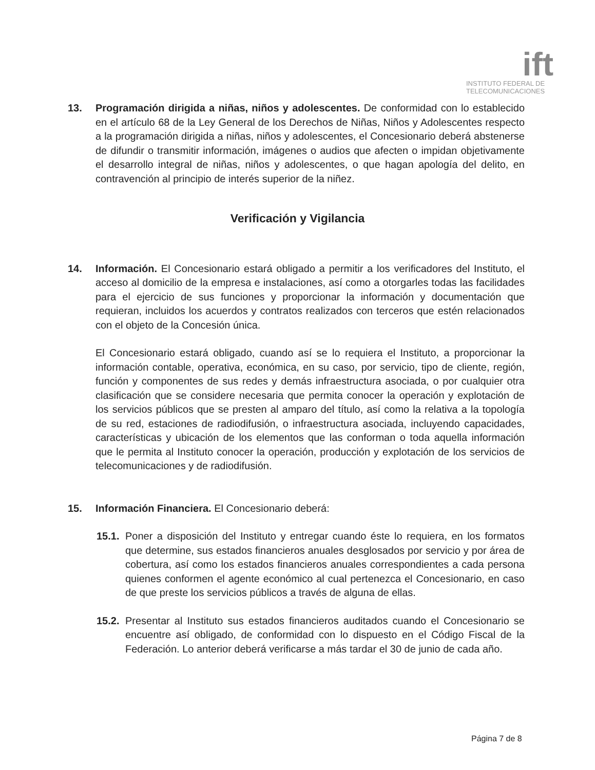ift
INSTITUTO FEDERAL DE
TELECOMUNICACIONES
13. Programación dirigida a niñas, niños y adolescentes. De conformidad con lo establecido en el artículo 68 de la Ley General de los Derechos de Niñas, Niños y Adolescentes respecto a la programación dirigida a niñas, niños y adolescentes, el Concesionario deberá abstenerse de difundir o transmitir información, imágenes o audios que afecten o impidan objetivamente el desarrollo integral de niñas, niños y adolescentes, o que hagan apología del delito, en contravención al principio de interés superior de la niñez.
Verificación y Vigilancia
14. Información. El Concesionario estará obligado a permitir a los verificadores del Instituto, el acceso al domicilio de la empresa e instalaciones, así como a otorgarles todas las facilidades para el ejercicio de sus funciones y proporcionar la información y documentación que requieran, incluidos los acuerdos y contratos realizados con terceros que estén relacionados con el objeto de la Concesión única.
El Concesionario estará obligado, cuando así se lo requiera el Instituto, a proporcionar la información contable, operativa, económica, en su caso, por servicio, tipo de cliente, región, función y componentes de sus redes y demás infraestructura asociada, o por cualquier otra clasificación que se considere necesaria que permita conocer la operación y explotación de los servicios públicos que se presten al amparo del título, así como la relativa a la topología de su red, estaciones de radiodifusión, o infraestructura asociada, incluyendo capacidades, características y ubicación de los elementos que las conforman o toda aquella información que le permita al Instituto conocer la operación, producción y explotación de los servicios de telecomunicaciones y de radiodifusión.
15. Información Financiera. El Concesionario deberá:
15.1.
Poner a disposición del Instituto y entregar cuando éste lo requiera, en los formatos que determine, sus estados financieros anuales desglosados por servicio y por área de cobertura, así como los estados financieros anuales correspondientes a cada persona quienes conformen el agente económico al cual pertenezca el Concesionario, en caso de que preste los servicios públicos a través de alguna de ellas.
15.2.
Presentar al Instituto sus estados financieros auditados cuando el Concesionario se encuentre así obligado, de conformidad con lo dispuesto en el Código Fiscal de la Federación. Lo anterior deberá verificarse a más tardar el 30 de junio de cada año.
Página 7 de 8